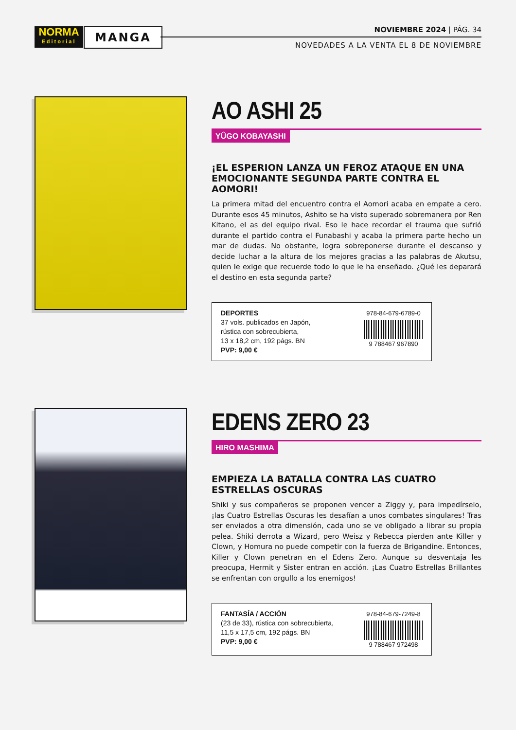NORMA
Editorial
MANGA NOVIEMBRE 2024 | PÁG. 34
NOVEDADES A LA VENTA EL 8 DE NOVIEMBRE
AO ASHI 25
YÛGO KOBAYASHI
¡EL ESPERION LANZA UN FEROZ ATAQUE EN UNA EMOCIONANTE SEGUNDA PARTE CONTRA EL AOMORI!
La primera mitad del encuentro contra el Aomori acaba en empate a cero. Durante esos 45 minutos, Ashito se ha visto superado sobremanera por Ren Kitano, el as del equipo rival. Eso le hace recordar el trauma que sufrió durante el partido contra el Funabashi y acaba la primera parte hecho un mar de dudas. No obstante, logra sobreponerse durante el descanso y decide luchar a la altura de los mejores gracias a las palabras de Akutsu, quien le exige que recuerde todo lo que le ha enseñado. ¿Qué les deparará el destino en esta segunda parte?
DEPORTES
37 vols. publicados en Japón,
rústica con sobrecubierta,
13 x 18,2 cm, 192 págs. BN
PVP: 9,00 €
978-84-679-6789-0
9 788467 967890
EDENS ZERO 23
HIRO MASHIMA
EMPIEZA LA BATALLA CONTRA LAS CUATRO ESTRELLAS OSCURAS
Shiki y sus compañeros se proponen vencer a Ziggy y, para impedírselo, ¡las Cuatro Estrellas Oscuras les desafían a unos combates singulares! Tras ser enviados a otra dimensión, cada uno se ve obligado a librar su propia pelea. Shiki derrota a Wizard, pero Weisz y Rebecca pierden ante Killer y Clown, y Homura no puede competir con la fuerza de Brigandine. Entonces, Killer y Clown penetran en el Edens Zero. Aunque su desventaja les preocupa, Hermit y Sister entran en acción. ¡Las Cuatro Estrellas Brillantes se enfrentan con orgullo a los enemigos!
FANTASÍA / ACCIÓN
(23 de 33), rústica con sobrecubierta,
11,5 x 17,5 cm, 192 págs. BN
PVP: 9,00 €
978-84-679-7249-8
9 788467 972498